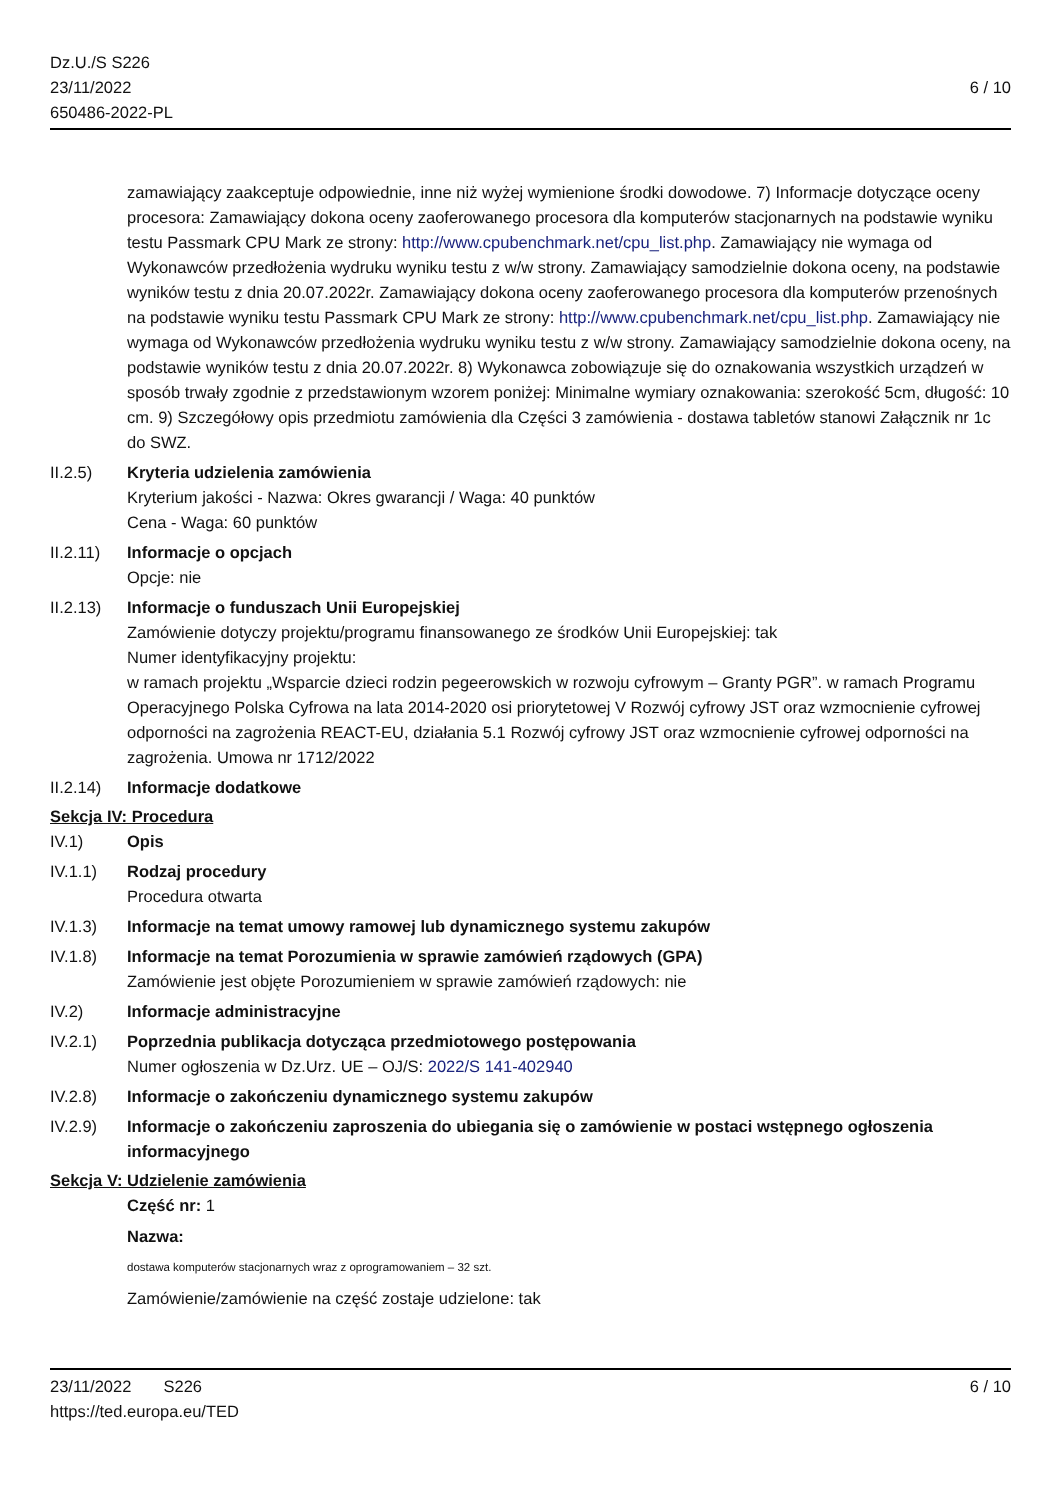Dz.U./S S226
23/11/2022
650486-2022-PL
6 / 10
zamawiający zaakceptuje odpowiednie, inne niż wyżej wymienione środki dowodowe. 7) Informacje dotyczące oceny procesora: Zamawiający dokona oceny zaoferowanego procesora dla komputerów stacjonarnych na podstawie wyniku testu Passmark CPU Mark ze strony: http://www.cpubenchmark.net/cpu_list.php. Zamawiający nie wymaga od Wykonawców przedłożenia wydruku wyniku testu z w/w strony. Zamawiający samodzielnie dokona oceny, na podstawie wyników testu z dnia 20.07.2022r. Zamawiający dokona oceny zaoferowanego procesora dla komputerów przenośnych na podstawie wyniku testu Passmark CPU Mark ze strony: http://www.cpubenchmark.net/cpu_list.php. Zamawiający nie wymaga od Wykonawców przedłożenia wydruku wyniku testu z w/w strony. Zamawiający samodzielnie dokona oceny, na podstawie wyników testu z dnia 20.07.2022r. 8) Wykonawca zobowiązuje się do oznakowania wszystkich urządzeń w sposób trwały zgodnie z przedstawionym wzorem poniżej: Minimalne wymiary oznakowania: szerokość 5cm, długość: 10 cm. 9) Szczegółowy opis przedmiotu zamówienia dla Części 3 zamówienia - dostawa tabletów stanowi Załącznik nr 1c do SWZ.
II.2.5) Kryteria udzielenia zamówienia
Kryterium jakości - Nazwa: Okres gwarancji / Waga: 40 punktów
Cena - Waga: 60 punktów
II.2.11)
Informacje o opcjach
Opcje: nie
II.2.13)
Informacje o funduszach Unii Europejskiej
Zamówienie dotyczy projektu/programu finansowanego ze środków Unii Europejskiej: tak
Numer identyfikacyjny projektu:
w ramach projektu „Wsparcie dzieci rodzin pegeerowskich w rozwoju cyfrowym – Granty PGR”. w ramach Programu Operacyjnego Polska Cyfrowa na lata 2014-2020 osi priorytetowej V Rozwój cyfrowy JST oraz wzmocnienie cyfrowej odporności na zagrożenia REACT-EU, działania 5.1 Rozwój cyfrowy JST oraz wzmocnienie cyfrowej odporności na zagrożenia. Umowa nr 1712/2022
II.2.14)
Informacje dodatkowe
Sekcja IV: Procedura
IV.1) Opis
IV.1.1) Rodzaj procedury
Procedura otwarta
IV.1.3) Informacje na temat umowy ramowej lub dynamicznego systemu zakupów
IV.1.8) Informacje na temat Porozumienia w sprawie zamówień rządowych (GPA)
Zamówienie jest objęte Porozumieniem w sprawie zamówień rządowych: nie
IV.2) Informacje administracyjne
IV.2.1) Poprzednia publikacja dotycząca przedmiotowego postępowania
Numer ogłoszenia w Dz.Urz. UE – OJ/S: 2022/S 141-402940
IV.2.8) Informacje o zakończeniu dynamicznego systemu zakupów
IV.2.9) Informacje o zakończeniu zaproszenia do ubiegania się o zamówienie w postaci wstępnego ogłoszenia informacyjnego
Sekcja V: Udzielenie zamówienia
Część nr: 1
Nazwa:
dostawa komputerów stacjonarnych wraz z oprogramowaniem – 32 szt.
Zamówienie/zamówienie na część zostaje udzielone: tak
23/11/2022 S226 6 / 10
https://ted.europa.eu/TED